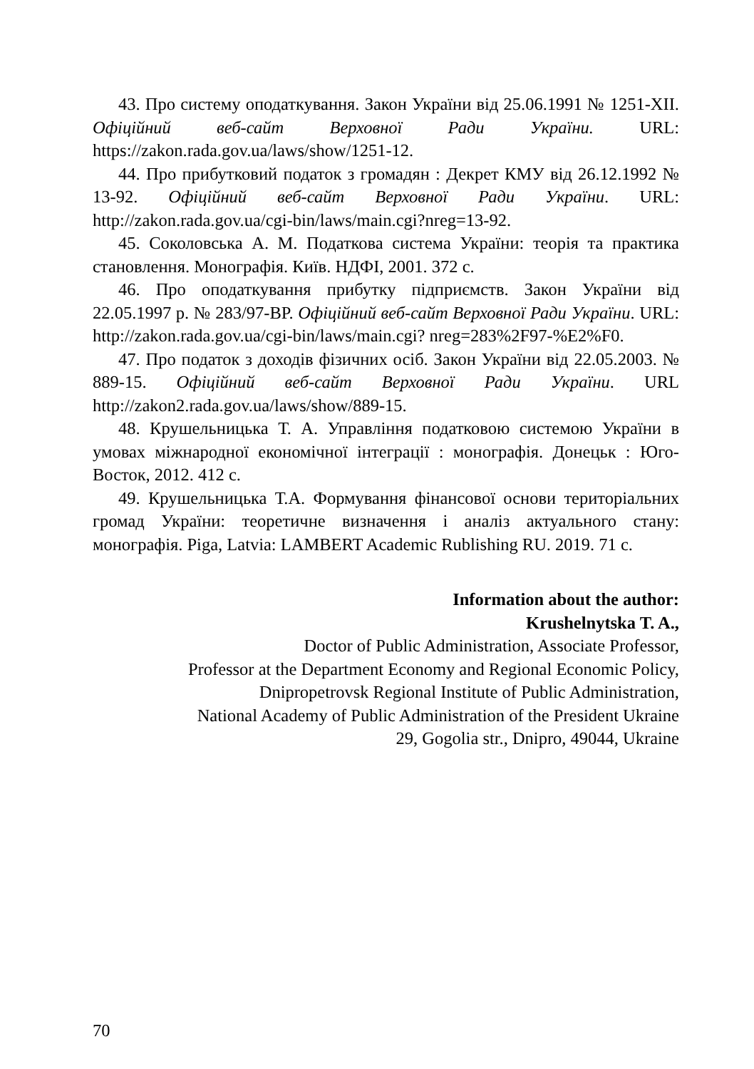43. Про систему оподаткування. Закон України від 25.06.1991 № 1251-XII. Офіційний веб-сайт Верховної Ради України. URL: https://zakon.rada.gov.ua/laws/show/1251-12.
44. Про прибутковий податок з громадян : Декрет КМУ від 26.12.1992 № 13-92. Офіційний веб-сайт Верховної Ради України. URL: http://zakon.rada.gov.ua/cgi-bin/laws/main.cgi?nreg=13-92.
45. Соколовська А. М. Податкова система України: теорія та практика становлення. Монографія. Київ. НДФІ, 2001. 372 с.
46. Про оподаткування прибутку підприємств. Закон України від 22.05.1997 р. № 283/97-ВР. Офіційний веб-сайт Верховної Ради України. URL: http://zakon.rada.gov.ua/cgi-bin/laws/main.cgi? nreg=283%2F97-%E2%F0.
47. Про податок з доходів фізичних осіб. Закон України від 22.05.2003. № 889-15. Офіційний веб-сайт Верховної Ради України. URL http://zakon2.rada.gov.ua/laws/show/889-15.
48. Крушельницька Т. А. Управління податковою системою України в умовах міжнародної економічної інтеграції : монографія. Донецьк : Юго-Восток, 2012. 412 с.
49. Крушельницька Т.А. Формування фінансової основи територіальних громад України: теоретичне визначення і аналіз актуального стану: монографія. Piga, Latvia: LAMBERT Academic Rublishing RU. 2019. 71 c.
Information about the author:
Krushelnytska T. A.,
Doctor of Public Administration, Associate Professor,
Professor at the Department Economy and Regional Economic Policy,
Dnipropetrovsk Regional Institute of Public Administration,
National Academy of Public Administration of the President Ukraine
29, Gogolia str., Dnipro, 49044, Ukraine
70